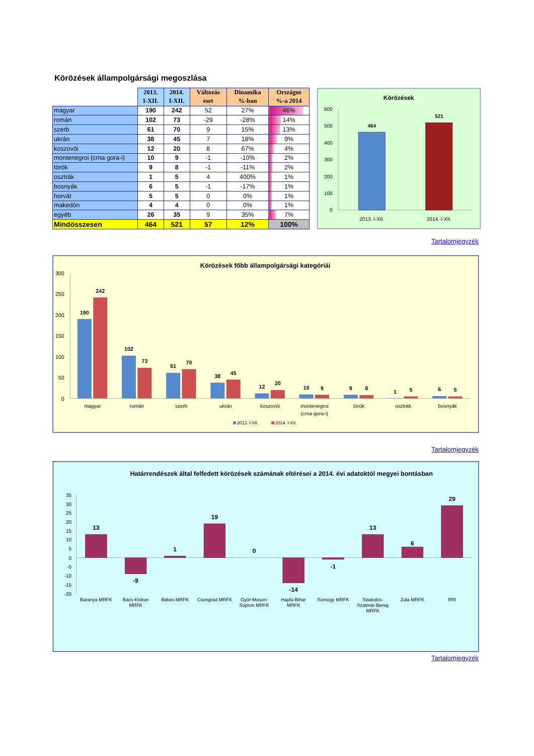Körözések állampolgársági megoszlása
| | 2013. I-XII. | 2014. I-XII. | Változás eset | Dinamika %-ban | Országos %-a 2014 |
| --- | --- | --- | --- | --- | --- |
| magyar | 190 | 242 | 52 | 27% | 46% |
| román | 102 | 73 | -29 | -28% | 14% |
| szerb | 61 | 70 | 9 | 15% | 13% |
| ukrán | 38 | 45 | 7 | 18% | 9% |
| koszovói | 12 | 20 | 8 | 67% | 4% |
| montenegroi (crna gora-i) | 10 | 9 | -1 | -10% | 2% |
| török | 9 | 8 | -1 | -11% | 2% |
| osztrák | 1 | 5 | 4 | 400% | 1% |
| bosnyák | 6 | 5 | -1 | -17% | 1% |
| horvát | 5 | 5 | 0 | 0% | 1% |
| makedón | 4 | 4 | 0 | 0% | 1% |
| egyéb | 26 | 35 | 9 | 35% | 7% |
| Mindösszesen | 464 | 521 | 57 | 12% | 100% |
Körözések
600
500
400
300
200
100
0
464
521
2013. I-XII.
2014. I-XII.
Tartalomjegyzék
Körözések főbb állampolgársági kategóriái
300
250
200
150
100
50
0
190
242
102
73
61
70
38
45
12
20
10
9
9
8
1
5
6
5
magyar
román
szerb
ukrán
koszovói
montenegroi
(crna gora-i)
török
osztrák
bosnyák
2013. I-XII.
2014. I-XII.
Tartalomjegyzék
Határrendészek által felfedett körözések számának eltérései a 2014. évi adatoktól megyei bontásban
35
30
25
20
15
10
5
0
-5
-10
-15
-20
13
-9
1
19
0
-14
-1
13
6
29
Baranya MRFK
Bács-Kiskun
MRFK
Békés MRFK
Csongrád MRFK
Győr-Moson-
Sopron MRFK
Hajdú-Bihar
MRFK
Somogy MRFK
Szabolcs-
Szatmár-Bereg
MRFK
Zala MRFK
RRI
Tartalomjegyzék